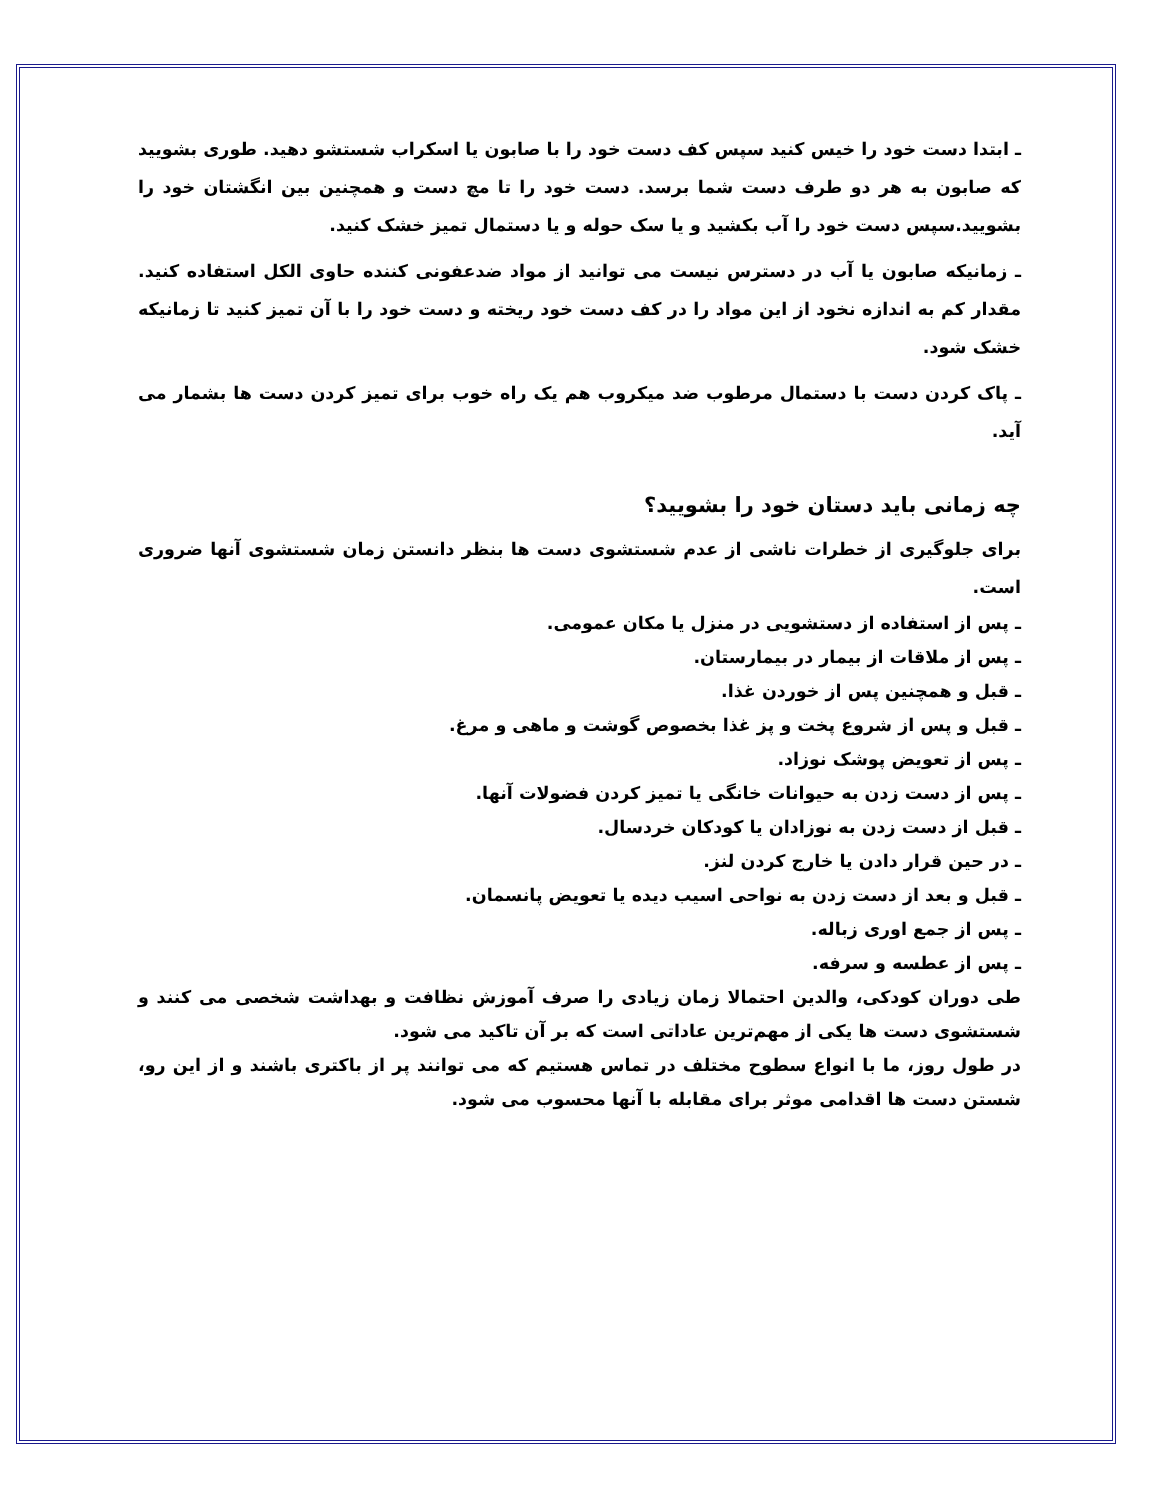ـ ابتدا دست خود را خیس کنید سپس کف دست خود را با صابون یا اسکراب شستشو دهید. طوری بشویید که صابون به هر دو طرف دست شما برسد. دست خود را تا مچ دست و همچنین بین انگشتان خود را بشویید.سپس دست خود را آب بکشید و یا سک حوله و یا دستمال تمیز خشک کنید.
ـ زمانیکه صابون یا آب در دسترس نیست می توانید از مواد ضدعفونی کننده حاوی الکل استفاده کنید. مقدار کم به اندازه نخود از این مواد را در کف دست خود ریخته و دست خود را با آن تمیز کنید تا زمانیکه خشک شود.
ـ پاک کردن دست با دستمال مرطوب ضد میکروب هم یک راه خوب برای تمیز کردن دست ها بشمار می آید.
چه زمانی باید دستان خود را بشویید؟
برای جلوگیری از خطرات ناشی از عدم شستشوی دست ها بنظر دانستن زمان شستشوی آنها ضروری است.
ـ پس از استفاده از دستشویی در منزل یا مکان عمومی.
ـ پس از ملاقات از بیمار در بیمارستان.
ـ قبل و همچنین پس از خوردن غذا.
ـ قبل و پس از شروع پخت و پز غذا بخصوص گوشت و ماهی و مرغ.
ـ پس از تعویض پوشک نوزاد.
ـ پس از دست زدن به حیوانات خانگی یا تمیز کردن فضولات آنها.
ـ قبل از دست زدن به نوزادان یا کودکان خردسال.
ـ در حین قرار دادن یا خارج کردن لنز.
ـ قبل و بعد از دست زدن به نواحی اسیب دیده یا تعویض پانسمان.
ـ پس از جمع اوری زباله.
ـ پس از عطسه و سرفه.
طی دوران کودکی، والدین احتمالا زمان زیادی را صرف آموزش نظافت و بهداشت شخصی می کنند و شستشوی دست ها یکی از مهم‌ترین عاداتی است که بر آن تاکید می شود.
در طول روز، ما با انواع سطوح مختلف در تماس هستیم که می توانند پر از باکتری باشند و از این رو، شستن دست ها اقدامی موثر برای مقابله با آنها محسوب می شود.